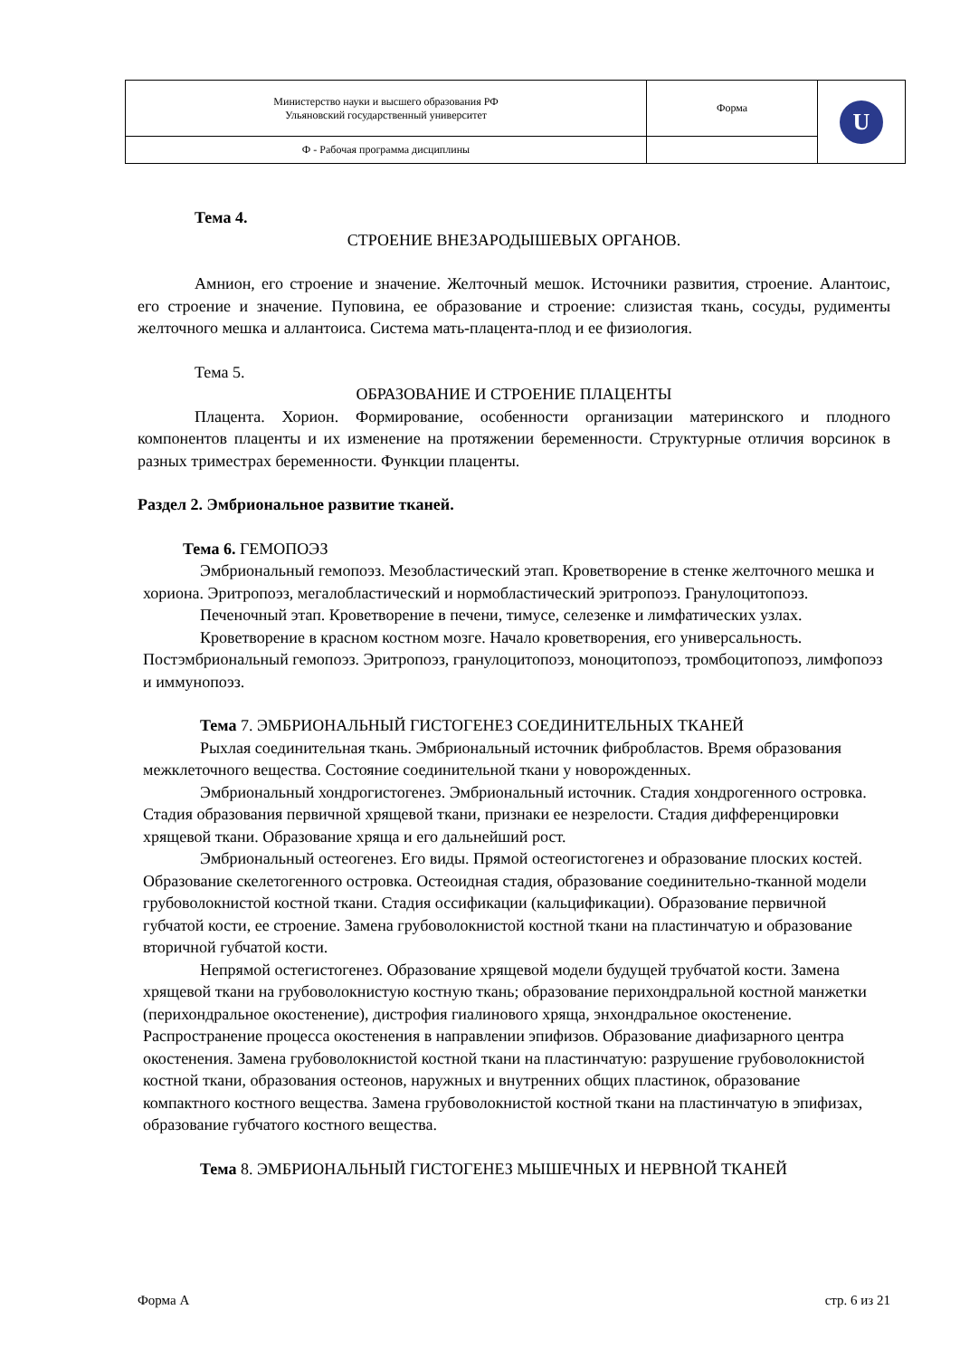| Министерство науки и высшего образования РФ Ульяновский государственный университет | Форма | U |
| Ф - Рабочая программа дисциплины | | |
Тема 4.
СТРОЕНИЕ ВНЕЗАРОДЫШЕВЫХ ОРГАНОВ.
Амнион, его строение и значение. Желточный мешок. Источники развития, строение. Алантоис, его строение и значение. Пуповина, ее образование и строение: слизистая ткань, сосуды, рудименты желточного мешка и аллантоиса. Система мать-плацента-плод и ее физиология.
Тема 5.
ОБРАЗОВАНИЕ И СТРОЕНИЕ ПЛАЦЕНТЫ
Плацента. Хорион. Формирование, особенности организации материнского и плодного компонентов плаценты и их изменение на протяжении беременности. Структурные отличия ворсинок в разных триместрах беременности. Функции плаценты.
Раздел 2. Эмбриональное развитие тканей.
Тема 6. ГЕМОПОЭЗ
Эмбриональный гемопоэз. Мезобластический этап. Кроветворение в стенке желточного мешка и хориона. Эритропоэз, мегалобластический и нормобластический эритропоэз. Гранулоцитопоэз.
Печеночный этап. Кроветворение в печени, тимусе, селезенке и лимфатических узлах.
Кроветворение в красном костном мозге. Начало кроветворения, его универсальность. Постэмбриональный гемопоэз. Эритропоэз, гранулоцитопоэз, моноцитопоэз, тромбоцитопоэз, лимфопоэз и иммунопоэз.
Тема 7. ЭМБРИОНАЛЬНЫЙ ГИСТОГЕНЕЗ СОЕДИНИТЕЛЬНЫХ ТКАНЕЙ
Рыхлая соединительная ткань. Эмбриональный источник фибробластов. Время образования межклеточного вещества. Состояние соединительной ткани у новорожденных.
Эмбриональный хондрогистогенез. Эмбриональный источник. Стадия хондрогенного островка. Стадия образования первичной хрящевой ткани, признаки ее незрелости. Стадия дифференцировки хрящевой ткани. Образование хряща и его дальнейший рост.
Эмбриональный остеогенез. Его виды. Прямой остеогистогенез и образование плоских костей. Образование скелетогенного островка. Остеоидная стадия, образование соединительно-тканной модели грубоволокнистой костной ткани. Стадия оссификации (кальцификации). Образование первичной губчатой кости, ее строение. Замена грубоволокнистой костной ткани на пластинчатую и образование вторичной губчатой кости.
Непрямой остегистогенез. Образование хрящевой модели будущей трубчатой кости. Замена хрящевой ткани на грубоволокнистую костную ткань; образование перихондральной костной манжетки (перихондральное окостенение), дистрофия гиалинового хряща, энхондральное окостенение. Распространение процесса окостенения в направлении эпифизов. Образование диафизарного центра окостенения. Замена грубоволокнистой костной ткани на пластинчатую: разрушение грубоволокнистой костной ткани, образования остеонов, наружных и внутренних общих пластинок, образование компактного костного вещества. Замена грубоволокнистой костной ткани на пластинчатую в эпифизах, образование губчатого костного вещества.
Тема 8. ЭМБРИОНАЛЬНЫЙ ГИСТОГЕНЕЗ МЫШЕЧНЫХ И НЕРВНОЙ ТКАНЕЙ
Форма А стр. 6 из 21